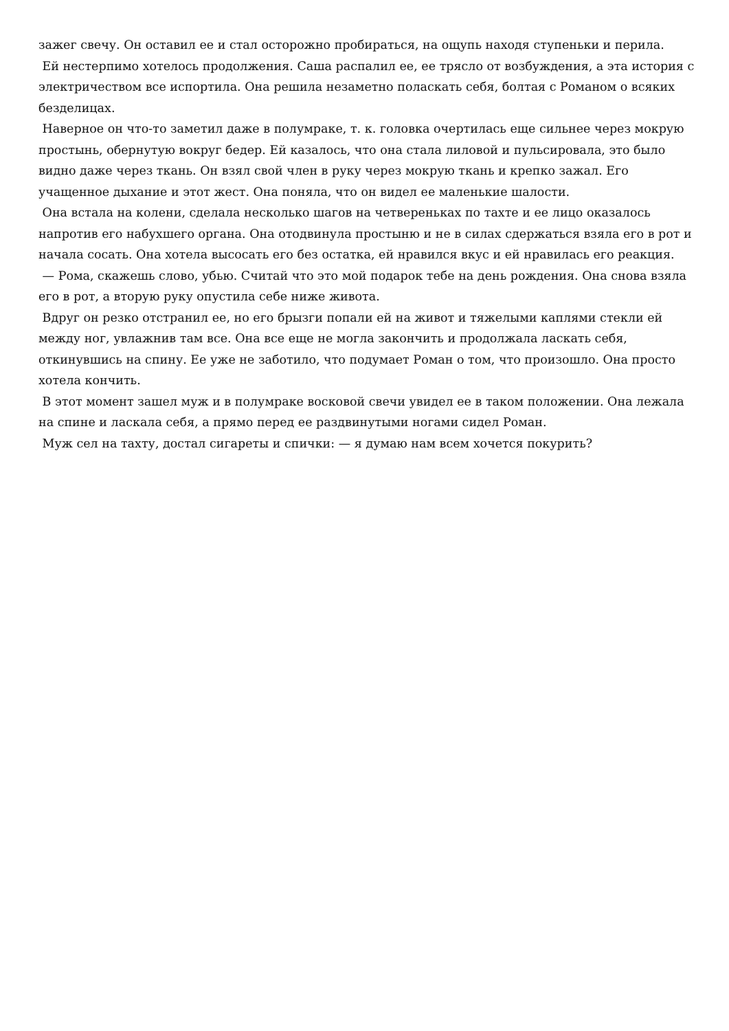зажег свечу. Он оставил ее и стал осторожно пробираться, на ощупь находя ступеньки и перила.
Ей нестерпимо хотелось продолжения. Саша распалил ее, ее трясло от возбуждения, а эта история с электричеством все испортила. Она решила незаметно поласкать себя, болтая с Романом о всяких безделицах.
Наверное он что-то заметил даже в полумраке, т. к. головка очертилась еще сильнее через мокрую простынь, обернутую вокруг бедер. Ей казалось, что она стала лиловой и пульсировала, это было видно даже через ткань. Он взял свой член в руку через мокрую ткань и крепко зажал. Его учащенное дыхание и этот жест. Она поняла, что он видел ее маленькие шалости.
Она встала на колени, сделала несколько шагов на четвереньках по тахте и ее лицо оказалось напротив его набухшего органа. Она отодвинула простыню и не в силах сдержаться взяла его в рот и начала сосать. Она хотела высосать его без остатка, ей нравился вкус и ей нравилась его реакция.
— Рома, скажешь слово, убью. Считай что это мой подарок тебе на день рождения. Она снова взяла его в рот, а вторую руку опустила себе ниже живота.
Вдруг он резко отстранил ее, но его брызги попали ей на живот и тяжелыми каплями стекли ей между ног, увлажнив там все. Она все еще не могла закончить и продолжала ласкать себя, откинувшись на спину. Ее уже не заботило, что подумает Роман о том, что произошло. Она просто хотела кончить.
В этот момент зашел муж и в полумраке восковой свечи увидел ее в таком положении. Она лежала на спине и ласкала себя, а прямо перед ее раздвинутыми ногами сидел Роман.
Муж сел на тахту, достал сигареты и спички: — я думаю нам всем хочется покурить?